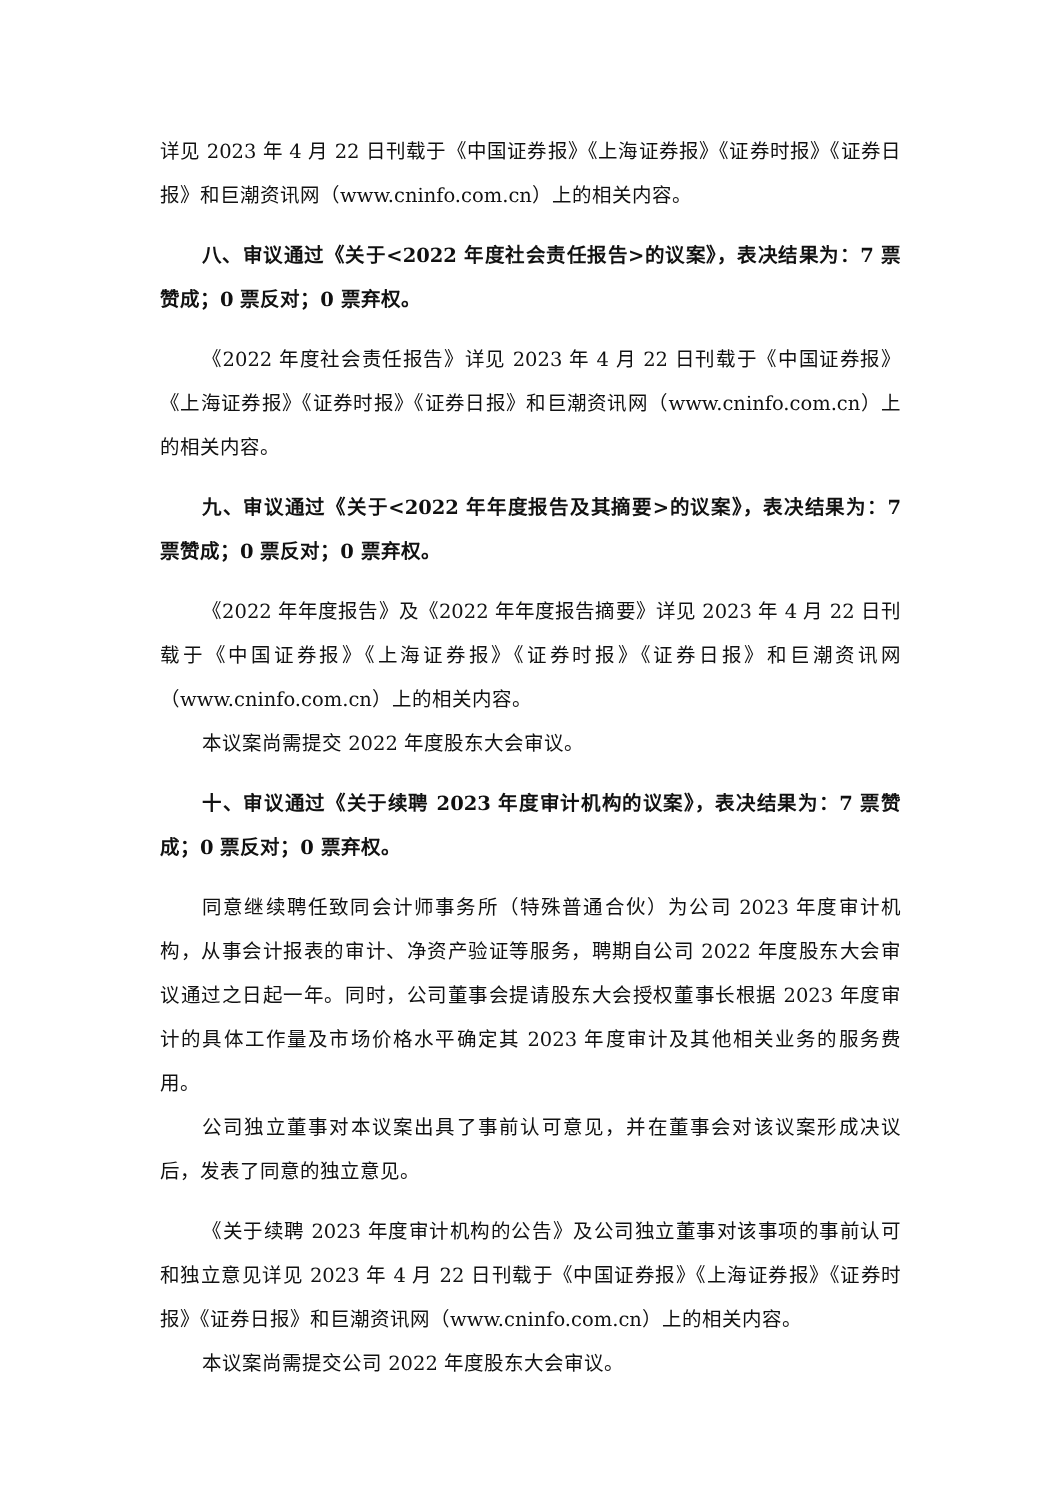详见 2023 年 4 月 22 日刊载于《中国证券报》《上海证券报》《证券时报》《证券日报》和巨潮资讯网（www.cninfo.com.cn）上的相关内容。
八、审议通过《关于<2022 年度社会责任报告>的议案》，表决结果为：7 票赞成；0 票反对；0 票弃权。
《2022 年度社会责任报告》详见 2023 年 4 月 22 日刊载于《中国证券报》《上海证券报》《证券时报》《证券日报》和巨潮资讯网（www.cninfo.com.cn）上的相关内容。
九、审议通过《关于<2022 年年度报告及其摘要>的议案》，表决结果为：7 票赞成；0 票反对；0 票弃权。
《2022 年年度报告》及《2022 年年度报告摘要》详见 2023 年 4 月 22 日刊载于《中国证券报》《上海证券报》《证券时报》《证券日报》和巨潮资讯网（www.cninfo.com.cn）上的相关内容。
本议案尚需提交 2022 年度股东大会审议。
十、审议通过《关于续聘 2023 年度审计机构的议案》，表决结果为：7 票赞成；0 票反对；0 票弃权。
同意继续聘任致同会计师事务所（特殊普通合伙）为公司 2023 年度审计机构，从事会计报表的审计、净资产验证等服务，聘期自公司 2022 年度股东大会审议通过之日起一年。同时，公司董事会提请股东大会授权董事长根据 2023 年度审计的具体工作量及市场价格水平确定其 2023 年度审计及其他相关业务的服务费用。
公司独立董事对本议案出具了事前认可意见，并在董事会对该议案形成决议后，发表了同意的独立意见。
《关于续聘 2023 年度审计机构的公告》及公司独立董事对该事项的事前认可和独立意见详见 2023 年 4 月 22 日刊载于《中国证券报》《上海证券报》《证券时报》《证券日报》和巨潮资讯网（www.cninfo.com.cn）上的相关内容。
本议案尚需提交公司 2022 年度股东大会审议。